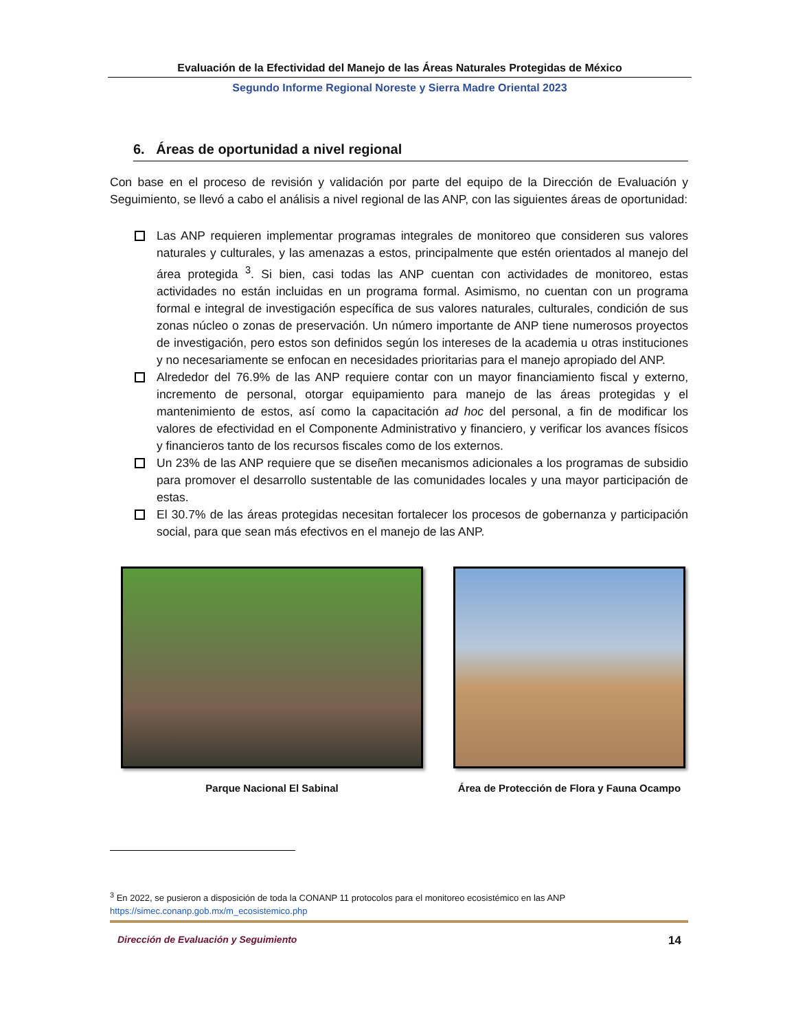Evaluación de la Efectividad del Manejo de las Áreas Naturales Protegidas de México
Segundo Informe Regional Noreste y Sierra Madre Oriental 2023
6. Áreas de oportunidad a nivel regional
Con base en el proceso de revisión y validación por parte del equipo de la Dirección de Evaluación y Seguimiento, se llevó a cabo el análisis a nivel regional de las ANP, con las siguientes áreas de oportunidad:
Las ANP requieren implementar programas integrales de monitoreo que consideren sus valores naturales y culturales, y las amenazas a estos, principalmente que estén orientados al manejo del área protegida <sup>3</sup>. Si bien, casi todas las ANP cuentan con actividades de monitoreo, estas actividades no están incluidas en un programa formal. Asimismo, no cuentan con un programa formal e integral de investigación específica de sus valores naturales, culturales, condición de sus zonas núcleo o zonas de preservación. Un número importante de ANP tiene numerosos proyectos de investigación, pero estos son definidos según los intereses de la academia u otras instituciones y no necesariamente se enfocan en necesidades prioritarias para el manejo apropiado del ANP.
Alrededor del 76.9% de las ANP requiere contar con un mayor financiamiento fiscal y externo, incremento de personal, otorgar equipamiento para manejo de las áreas protegidas y el mantenimiento de estos, así como la capacitación ad hoc del personal, a fin de modificar los valores de efectividad en el Componente Administrativo y financiero, y verificar los avances físicos y financieros tanto de los recursos fiscales como de los externos.
Un 23% de las ANP requiere que se diseñen mecanismos adicionales a los programas de subsidio para promover el desarrollo sustentable de las comunidades locales y una mayor participación de estas.
El 30.7% de las áreas protegidas necesitan fortalecer los procesos de gobernanza y participación social, para que sean más efectivos en el manejo de las ANP.
Parque Nacional El Sabinal Área de Protección de Flora y Fauna Ocampo
<sup>3</sup> En 2022, se pusieron a disposición de toda la CONANP 11 protocolos para el monitoreo ecosistémico en las ANP https://simec.conanp.gob.mx/m_ecosistemico.php
Dirección de Evaluación y Seguimiento 14